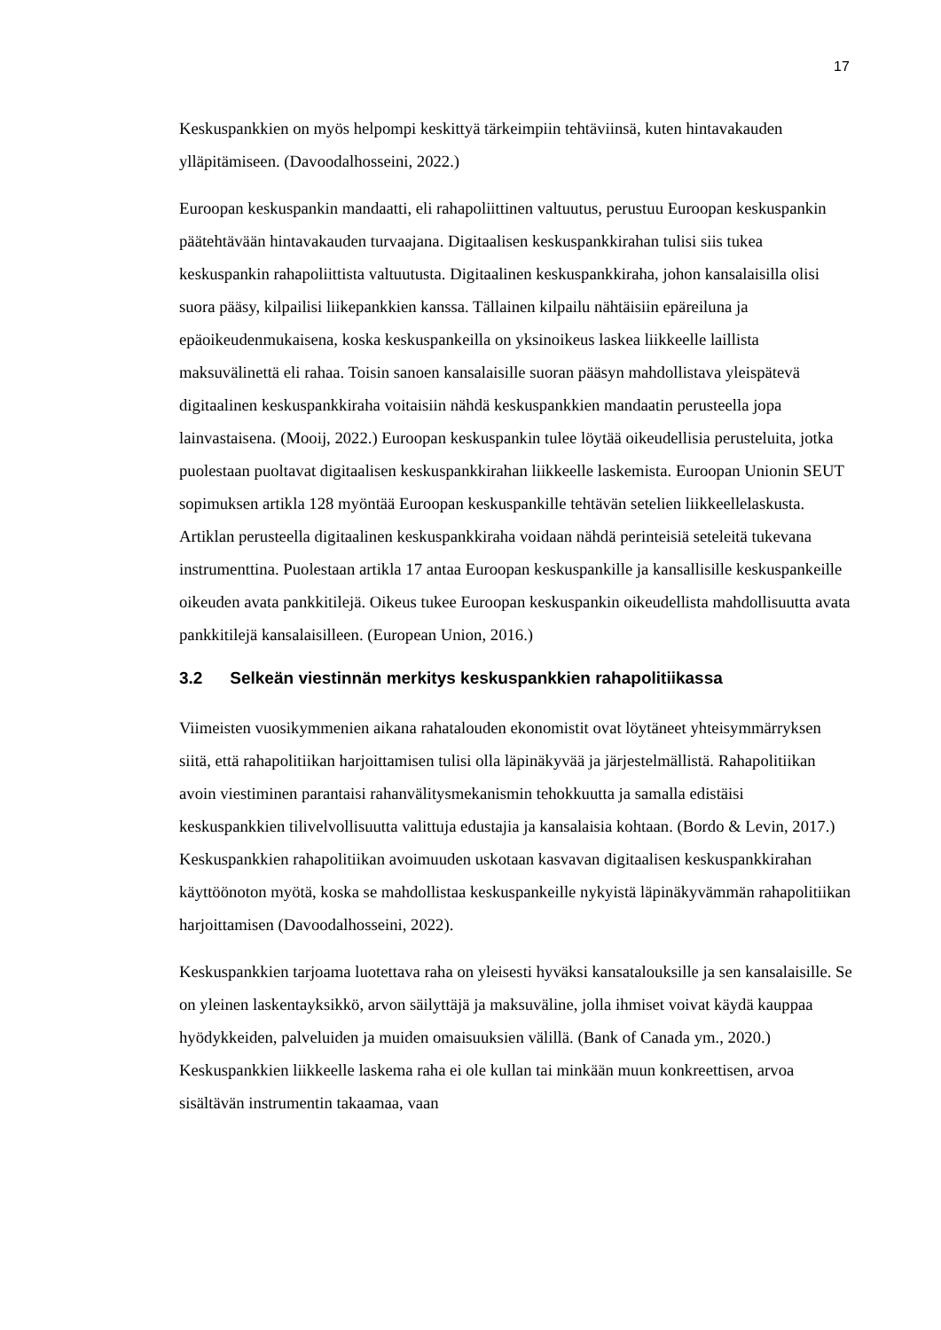17
Keskuspankkien on myös helpompi keskittyä tärkeimpiin tehtäviinsä, kuten hintavakauden ylläpitämiseen. (Davoodalhosseini, 2022.)
Euroopan keskuspankin mandaatti, eli rahapoliittinen valtuutus, perustuu Euroopan keskuspankin päätehtävään hintavakauden turvaajana. Digitaalisen keskuspankkirahan tulisi siis tukea keskuspankin rahapoliittista valtuutusta. Digitaalinen keskuspankkiraha, johon kansalaisilla olisi suora pääsy, kilpailisi liikepankkien kanssa. Tällainen kilpailu nähtäisiin epäreiluna ja epäoikeudenmukaisena, koska keskuspankeilla on yksinoikeus laskea liikkeelle laillista maksuvälinettä eli rahaa. Toisin sanoen kansalaisille suoran pääsyn mahdollistava yleispätevä digitaalinen keskuspankkiraha voitaisiin nähdä keskuspankkien mandaatin perusteella jopa lainvastaisena. (Mooij, 2022.) Euroopan keskuspankin tulee löytää oikeudellisia perusteluita, jotka puolestaan puoltavat digitaalisen keskuspankkirahan liikkeelle laskemista. Euroopan Unionin SEUT sopimuksen artikla 128 myöntää Euroopan keskuspankille tehtävän setelien liikkeellelaskusta. Artiklan perusteella digitaalinen keskuspankkiraha voidaan nähdä perinteisiä seteleitä tukevana instrumenttina. Puolestaan artikla 17 antaa Euroopan keskuspankille ja kansallisille keskuspankeille oikeuden avata pankkitilejä. Oikeus tukee Euroopan keskuspankin oikeudellista mahdollisuutta avata pankkitilejä kansalaisilleen. (European Union, 2016.)
3.2 Selkeän viestinnän merkitys keskuspankkien rahapolitiikassa
Viimeisten vuosikymmenien aikana rahatalouden ekonomistit ovat löytäneet yhteisymmärryksen siitä, että rahapolitiikan harjoittamisen tulisi olla läpinäkyvää ja järjestelmällistä. Rahapolitiikan avoin viestiminen parantaisi rahanvälitysmekanismin tehokkuutta ja samalla edistäisi keskuspankkien tilivelvollisuutta valittuja edustajia ja kansalaisia kohtaan. (Bordo & Levin, 2017.) Keskuspankkien rahapolitiikan avoimuuden uskotaan kasvavan digitaalisen keskuspankkirahan käyttöönoton myötä, koska se mahdollistaa keskuspankeille nykyistä läpinäkyvämmän rahapolitiikan harjoittamisen (Davoodalhosseini, 2022).
Keskuspankkien tarjoama luotettava raha on yleisesti hyväksi kansatalouksille ja sen kansalaisille. Se on yleinen laskentayksikkö, arvon säilyttäjä ja maksuväline, jolla ihmiset voivat käydä kauppaa hyödykkeiden, palveluiden ja muiden omaisuuksien välillä. (Bank of Canada ym., 2020.) Keskuspankkien liikkeelle laskema raha ei ole kullan tai minkään muun konkreettisen, arvoa sisältävän instrumentin takaamaa, vaan